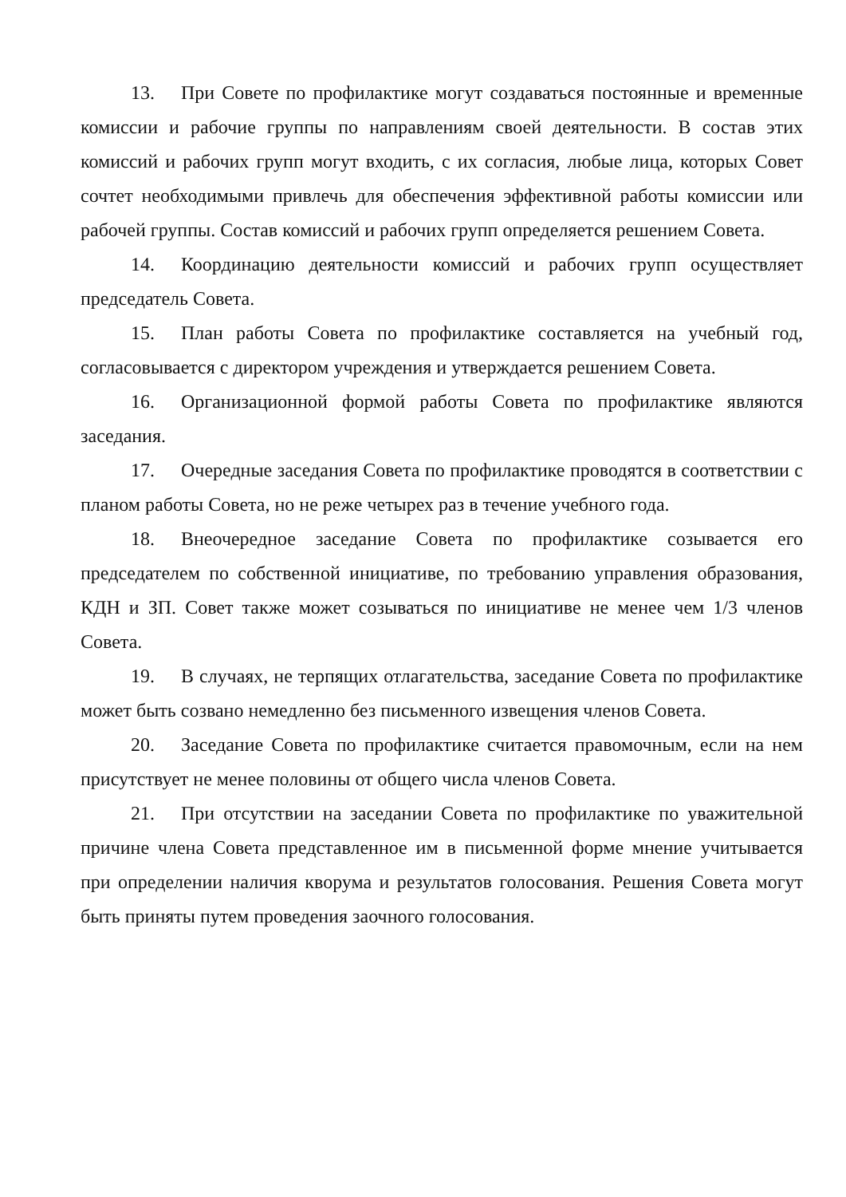13. При Совете по профилактике могут создаваться постоянные и временные комиссии и рабочие группы по направлениям своей деятельности. В состав этих комиссий и рабочих групп могут входить, с их согласия, любые лица, которых Совет сочтет необходимыми привлечь для обеспечения эффективной работы комиссии или рабочей группы. Состав комиссий и рабочих групп определяется решением Совета.
14. Координацию деятельности комиссий и рабочих групп осуществляет председатель Совета.
15. План работы Совета по профилактике составляется на учебный год, согласовывается с директором учреждения и утверждается решением Совета.
16. Организационной формой работы Совета по профилактике являются заседания.
17. Очередные заседания Совета по профилактике проводятся в соответствии с планом работы Совета, но не реже четырех раз в течение учебного года.
18. Внеочередное заседание Совета по профилактике созывается его председателем по собственной инициативе, по требованию управления образования, КДН и ЗП. Совет также может созываться по инициативе не менее чем 1/3 членов Совета.
19. В случаях, не терпящих отлагательства, заседание Совета по профилактике может быть созвано немедленно без письменного извещения членов Совета.
20. Заседание Совета по профилактике считается правомочным, если на нем присутствует не менее половины от общего числа членов Совета.
21. При отсутствии на заседании Совета по профилактике по уважительной причине члена Совета представленное им в письменной форме мнение учитывается при определении наличия кворума и результатов голосования. Решения Совета могут быть приняты путем проведения заочного голосования.